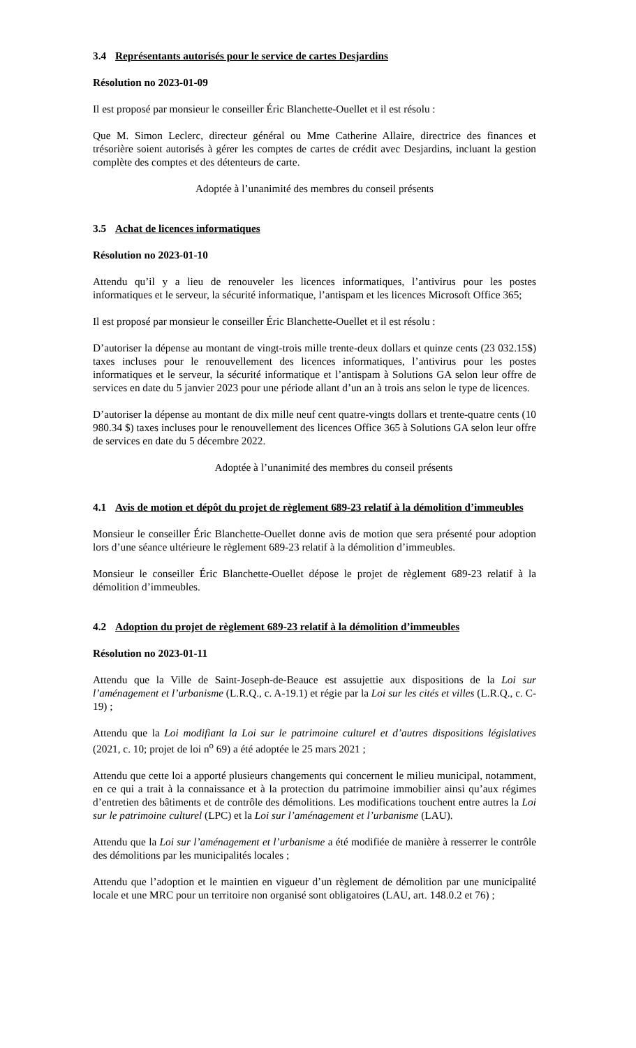3.4 Représentants autorisés pour le service de cartes Desjardins
Résolution no 2023-01-09
Il est proposé par monsieur le conseiller Éric Blanchette-Ouellet et il est résolu :
Que M. Simon Leclerc, directeur général ou Mme Catherine Allaire, directrice des finances et trésorière soient autorisés à gérer les comptes de cartes de crédit avec Desjardins, incluant la gestion complète des comptes et des détenteurs de carte.
Adoptée à l’unanimité des membres du conseil présents
3.5 Achat de licences informatiques
Résolution no 2023-01-10
Attendu qu’il y a lieu de renouveler les licences informatiques, l’antivirus pour les postes informatiques et le serveur, la sécurité informatique, l’antispam et les licences Microsoft Office 365;
Il est proposé par monsieur le conseiller Éric Blanchette-Ouellet et il est résolu :
D’autoriser la dépense au montant de vingt-trois mille trente-deux dollars et quinze cents (23 032.15$) taxes incluses pour le renouvellement des licences informatiques, l’antivirus pour les postes informatiques et le serveur, la sécurité informatique et l’antispam à Solutions GA selon leur offre de services en date du 5 janvier 2023 pour une période allant d’un an à trois ans selon le type de licences.
D’autoriser la dépense au montant de dix mille neuf cent quatre-vingts dollars et trente-quatre cents (10 980.34 $) taxes incluses pour le renouvellement des licences Office 365 à Solutions GA selon leur offre de services en date du 5 décembre 2022.
Adoptée à l’unanimité des membres du conseil présents
4.1 Avis de motion et dépôt du projet de règlement 689-23 relatif à la démolition d’immeubles
Monsieur le conseiller Éric Blanchette-Ouellet donne avis de motion que sera présenté pour adoption lors d’une séance ultérieure le règlement 689-23 relatif à la démolition d’immeubles.
Monsieur le conseiller Éric Blanchette-Ouellet dépose le projet de règlement 689-23 relatif à la démolition d’immeubles.
4.2 Adoption du projet de règlement 689-23 relatif à la démolition d’immeubles
Résolution no 2023-01-11
Attendu que la Ville de Saint-Joseph-de-Beauce est assujettie aux dispositions de la Loi sur l’aménagement et l’urbanisme (L.R.Q., c. A-19.1) et régie par la Loi sur les cités et villes (L.R.Q., c. C-19) ;
Attendu que la Loi modifiant la Loi sur le patrimoine culturel et d’autres dispositions législatives (2021, c. 10; projet de loi n<sup>o</sup> 69) a été adoptée le 25 mars 2021 ;
Attendu que cette loi a apporté plusieurs changements qui concernent le milieu municipal, notamment, en ce qui a trait à la connaissance et à la protection du patrimoine immobilier ainsi qu’aux régimes d’entretien des bâtiments et de contrôle des démolitions. Les modifications touchent entre autres la Loi sur le patrimoine culturel (LPC) et la Loi sur l’aménagement et l’urbanisme (LAU).
Attendu que la Loi sur l’aménagement et l’urbanisme a été modifiée de manière à resserrer le contrôle des démolitions par les municipalités locales ;
Attendu que l’adoption et le maintien en vigueur d’un règlement de démolition par une municipalité locale et une MRC pour un territoire non organisé sont obligatoires (LAU, art. 148.0.2 et 76) ;